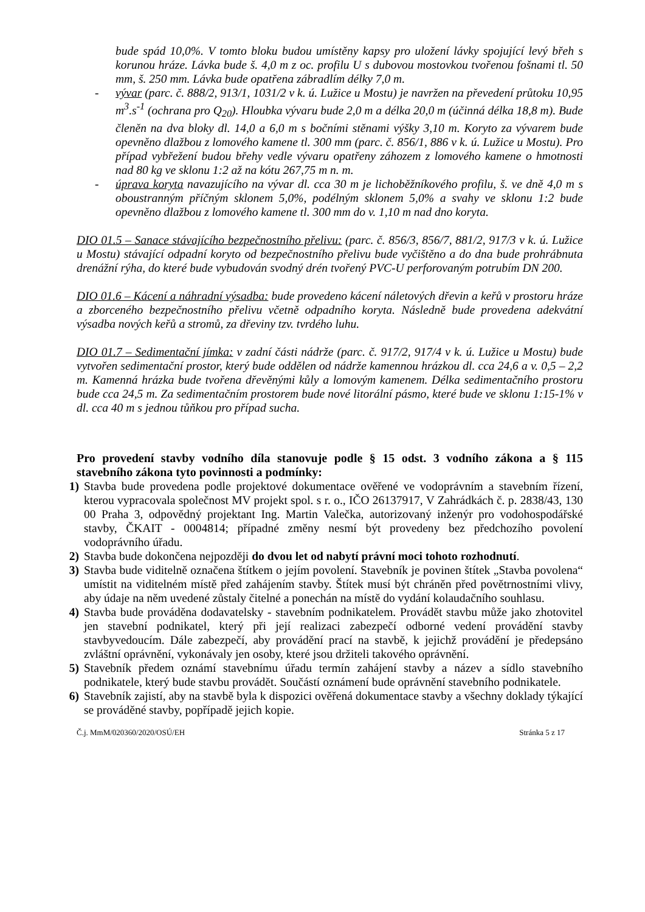bude spád 10,0%. V tomto bloku budou umístěny kapsy pro uložení lávky spojující levý břeh s korunou hráze. Lávka bude š. 4,0 m z oc. profilu U s dubovou mostovkou tvořenou fošnami tl. 50 mm, š. 250 mm. Lávka bude opatřena zábradlím délky 7,0 m.
- vývar (parc. č. 888/2, 913/1, 1031/2 v k. ú. Lužice u Mostu) je navržen na převedení průtoku 10,95 m<sup>3</sup>.s<sup>-1</sup> (ochrana pro Q<sub>20</sub>). Hloubka vývaru bude 2,0 m a délka 20,0 m (účinná délka 18,8 m). Bude členěn na dva bloky dl. 14,0 a 6,0 m s bočními stěnami výšky 3,10 m. Koryto za vývarem bude opevněno dlažbou z lomového kamene tl. 300 mm (parc. č. 856/1, 886 v k. ú. Lužice u Mostu). Pro případ vybřežení budou břehy vedle vývaru opatřeny záhozem z lomového kamene o hmotnosti nad 80 kg ve sklonu 1:2 až na kótu 267,75 m n. m.
- úprava koryta navazujícího na vývar dl. cca 30 m je lichoběžníkového profilu, š. ve dně 4,0 m s oboustranným příčným sklonem 5,0%, podélným sklonem 5,0% a svahy ve sklonu 1:2 bude opevněno dlažbou z lomového kamene tl. 300 mm do v. 1,10 m nad dno koryta.
DIO 01.5 – Sanace stávajícího bezpečnostního přelivu: (parc. č. 856/3, 856/7, 881/2, 917/3 v k. ú. Lužice u Mostu) stávající odpadní koryto od bezpečnostního přelivu bude vyčištěno a do dna bude prohrábnuta drenážní rýha, do které bude vybudován svodný drén tvořený PVC-U perforovaným potrubím DN 200.
DIO 01.6 – Kácení a náhradní výsadba: bude provedeno kácení náletových dřevin a keřů v prostoru hráze a zborceného bezpečnostního přelivu včetně odpadního koryta. Následně bude provedena adekvátní výsadba nových keřů a stromů, za dřeviny tzv. tvrdého luhu.
DIO 01.7 – Sedimentační jímka: v zadní části nádrže (parc. č. 917/2, 917/4 v k. ú. Lužice u Mostu) bude vytvořen sedimentační prostor, který bude oddělen od nádrže kamennou hrázkou dl. cca 24,6 a v. 0,5 – 2,2 m. Kamenná hrázka bude tvořena dřevěnými kůly a lomovým kamenem. Délka sedimentačního prostoru bude cca 24,5 m. Za sedimentačním prostorem bude nové litorální pásmo, které bude ve sklonu 1:15-1% v dl. cca 40 m s jednou tůňkou pro případ sucha.
Pro provedení stavby vodního díla stanovuje podle § 15 odst. 3 vodního zákona a § 115 stavebního zákona tyto povinnosti a podmínky:
1) Stavba bude provedena podle projektové dokumentace ověřené ve vodoprávním a stavebním řízení, kterou vypracovala společnost MV projekt spol. s r. o., IČO 26137917, V Zahrádkách č. p. 2838/43, 130 00 Praha 3, odpovědný projektant Ing. Martin Valečka, autorizovaný inženýr pro vodohospodářské stavby, ČKAIT - 0004814; případné změny nesmí být provedeny bez předchozího povolení vodoprávního úřadu.
2) Stavba bude dokončena nejpozději do dvou let od nabytí právní moci tohoto rozhodnutí.
3) Stavba bude viditelně označena štítkem o jejím povolení. Stavebník je povinen štítek „Stavba povolena“ umístit na viditelném místě před zahájením stavby. Štítek musí být chráněn před povětrnostními vlivy, aby údaje na něm uvedené zůstaly čitelné a ponechán na místě do vydání kolaudačního souhlasu.
4) Stavba bude prováděna dodavatelsky - stavebním podnikatelem. Provádět stavbu může jako zhotovitel jen stavební podnikatel, který při její realizaci zabezpečí odborné vedení provádění stavby stavbyvedoucím. Dále zabezpečí, aby provádění prací na stavbě, k jejichž provádění je předepsáno zvláštní oprávnění, vykonávaly jen osoby, které jsou držiteli takového oprávnění.
5) Stavebník předem oznámí stavebnímu úřadu termín zahájení stavby a název a sídlo stavebního podnikatele, který bude stavbu provádět. Součástí oznámení bude oprávnění stavebního podnikatele.
6) Stavebník zajistí, aby na stavbě byla k dispozici ověřená dokumentace stavby a všechny doklady týkající se prováděné stavby, popřípadě jejich kopie.
Č.j. MmM/020360/2020/OSÚ/EH Stránka 5 z 17